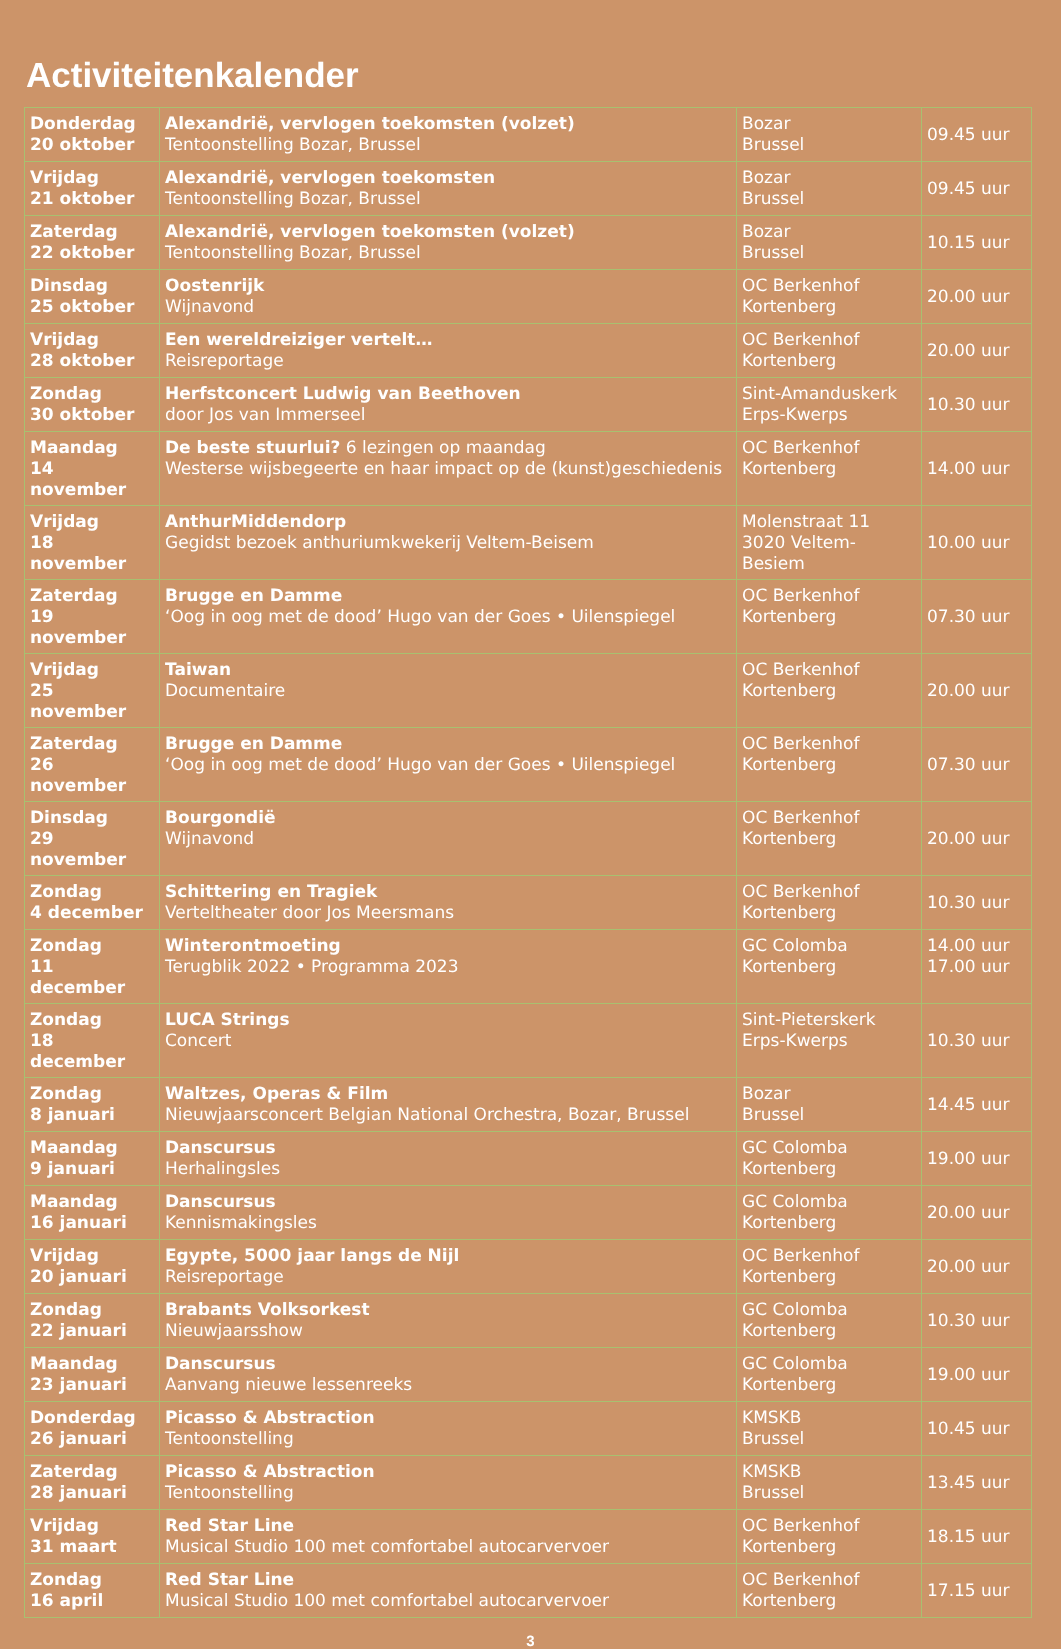Activiteitenkalender
| Donderdag 20 oktober | Alexandrië, vervlogen toekomsten (volzet) Tentoonstelling Bozar, Brussel | Bozar Brussel | 09.45 uur |
| Vrijdag 21 oktober | Alexandrië, vervlogen toekomsten Tentoonstelling Bozar, Brussel | Bozar Brussel | 09.45 uur |
| Zaterdag 22 oktober | Alexandrië, vervlogen toekomsten (volzet) Tentoonstelling Bozar, Brussel | Bozar Brussel | 10.15 uur |
| Dinsdag 25 oktober | Oostenrijk Wijnavond | OC Berkenhof Kortenberg | 20.00 uur |
| Vrijdag 28 oktober | Een wereldreiziger vertelt… Reisreportage | OC Berkenhof Kortenberg | 20.00 uur |
| Zondag 30 oktober | Herfstconcert Ludwig van Beethoven door Jos van Immerseel | Sint-Amanduskerk Erps-Kwerps | 10.30 uur |
| Maandag 14 november | De beste stuurlui? 6 lezingen op maandag Westerse wijsbegeerte en haar impact op de (kunst)geschiedenis | OC Berkenhof Kortenberg | 14.00 uur |
| Vrijdag 18 november | AnthurMiddendorp Gegidst bezoek anthuriumkwekerij Veltem-Beisem | Molenstraat 11 3020 Veltem-Besiem | 10.00 uur |
| Zaterdag 19 november | Brugge en Damme ‘Oog in oog met de dood’ Hugo van der Goes • Uilenspiegel | OC Berkenhof Kortenberg | 07.30 uur |
| Vrijdag 25 november | Taiwan Documentaire | OC Berkenhof Kortenberg | 20.00 uur |
| Zaterdag 26 november | Brugge en Damme ‘Oog in oog met de dood’ Hugo van der Goes • Uilenspiegel | OC Berkenhof Kortenberg | 07.30 uur |
| Dinsdag 29 november | Bourgondië Wijnavond | OC Berkenhof Kortenberg | 20.00 uur |
| Zondag 4 december | Schittering en Tragiek Verteltheater door Jos Meersmans | OC Berkenhof Kortenberg | 10.30 uur |
| Zondag 11 december | Winterontmoeting Terugblik 2022 • Programma 2023 | GC Colomba Kortenberg | 14.00 uur 17.00 uur |
| Zondag 18 december | LUCA Strings Concert | Sint-Pieterskerk Erps-Kwerps | 10.30 uur |
| Zondag 8 januari | Waltzes, Operas & Film Nieuwjaarsconcert Belgian National Orchestra, Bozar, Brussel | Bozar Brussel | 14.45 uur |
| Maandag 9 januari | Danscursus Herhalingsles | GC Colomba Kortenberg | 19.00 uur |
| Maandag 16 januari | Danscursus Kennismakingsles | GC Colomba Kortenberg | 20.00 uur |
| Vrijdag 20 januari | Egypte, 5000 jaar langs de Nijl Reisreportage | OC Berkenhof Kortenberg | 20.00 uur |
| Zondag 22 januari | Brabants Volksorkest Nieuwjaarsshow | GC Colomba Kortenberg | 10.30 uur |
| Maandag 23 januari | Danscursus Aanvang nieuwe lessenreeks | GC Colomba Kortenberg | 19.00 uur |
| Donderdag 26 januari | Picasso & Abstraction Tentoonstelling | KMSKB Brussel | 10.45 uur |
| Zaterdag 28 januari | Picasso & Abstraction Tentoonstelling | KMSKB Brussel | 13.45 uur |
| Vrijdag 31 maart | Red Star Line Musical Studio 100 met comfortabel autocarvervoer | OC Berkenhof Kortenberg | 18.15 uur |
| Zondag 16 april | Red Star Line Musical Studio 100 met comfortabel autocarvervoer | OC Berkenhof Kortenberg | 17.15 uur |
3